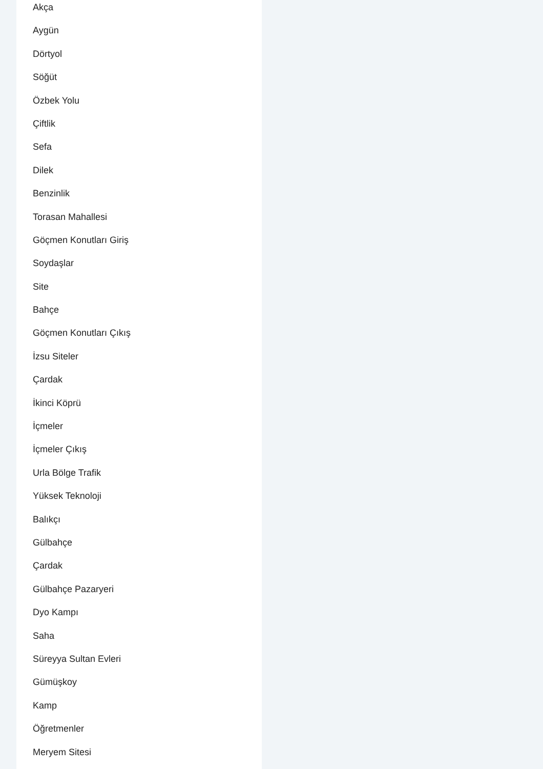Akça
Aygün
Dörtyol
Söğüt
Özbek Yolu
Çiftlik
Sefa
Dilek
Benzinlik
Torasan Mahallesi
Göçmen Konutları Giriş
Soydaşlar
Site
Bahçe
Göçmen Konutları Çıkış
İzsu Siteler
Çardak
İkinci Köprü
İçmeler
İçmeler Çıkış
Urla Bölge Trafik
Yüksek Teknoloji
Balıkçı
Gülbahçe
Çardak
Gülbahçe Pazaryeri
Dyo Kampı
Saha
Süreyya Sultan Evleri
Gümüşkoy
Kamp
Öğretmenler
Meryem Sitesi